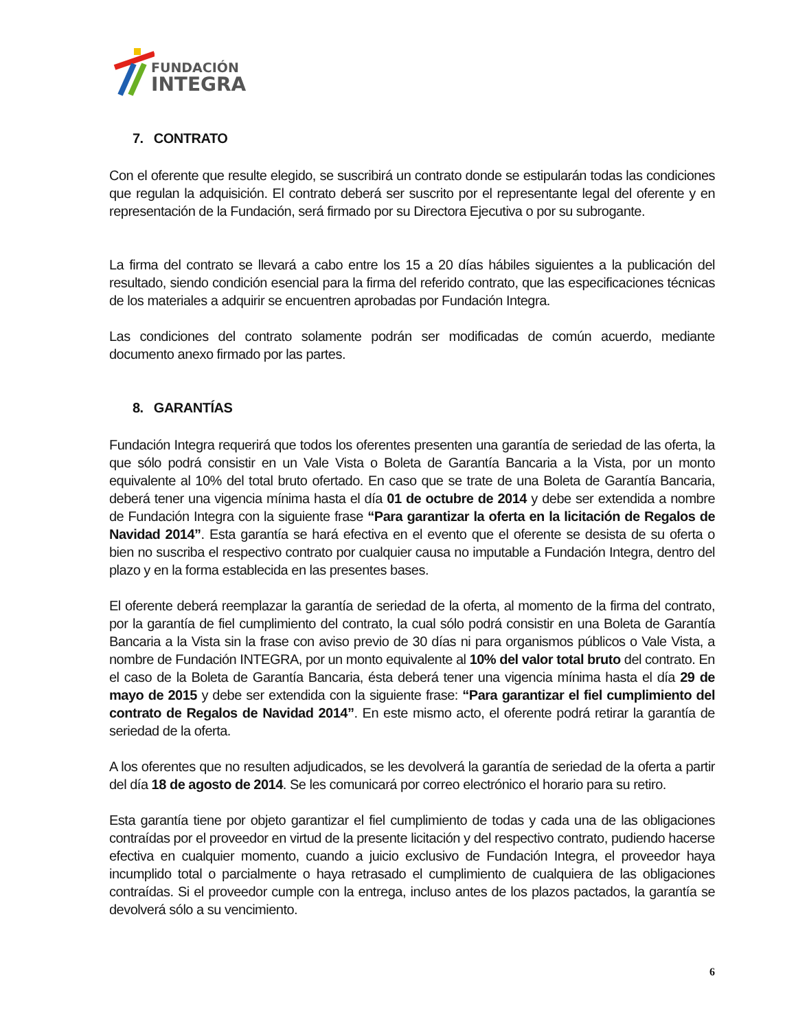FUNDACIÓN
INTEGRA
7. CONTRATO
Con el oferente que resulte elegido, se suscribirá un contrato donde se estipularán todas las condiciones que regulan la adquisición. El contrato deberá ser suscrito por el representante legal del oferente y en representación de la Fundación, será firmado por su Directora Ejecutiva o por su subrogante.
La firma del contrato se llevará a cabo entre los 15 a 20 días hábiles siguientes a la publicación del resultado, siendo condición esencial para la firma del referido contrato, que las especificaciones técnicas de los materiales a adquirir se encuentren aprobadas por Fundación Integra.
Las condiciones del contrato solamente podrán ser modificadas de común acuerdo, mediante documento anexo firmado por las partes.
8. GARANTÍAS
Fundación Integra requerirá que todos los oferentes presenten una garantía de seriedad de las oferta, la que sólo podrá consistir en un Vale Vista o Boleta de Garantía Bancaria a la Vista, por un monto equivalente al 10% del total bruto ofertado. En caso que se trate de una Boleta de Garantía Bancaria, deberá tener una vigencia mínima hasta el día 01 de octubre de 2014 y debe ser extendida a nombre de Fundación Integra con la siguiente frase “Para garantizar la oferta en la licitación de Regalos de Navidad 2014”. Esta garantía se hará efectiva en el evento que el oferente se desista de su oferta o bien no suscriba el respectivo contrato por cualquier causa no imputable a Fundación Integra, dentro del plazo y en la forma establecida en las presentes bases.
El oferente deberá reemplazar la garantía de seriedad de la oferta, al momento de la firma del contrato, por la garantía de fiel cumplimiento del contrato, la cual sólo podrá consistir en una Boleta de Garantía Bancaria a la Vista sin la frase con aviso previo de 30 días ni para organismos públicos o Vale Vista, a nombre de Fundación INTEGRA, por un monto equivalente al 10% del valor total bruto del contrato. En el caso de la Boleta de Garantía Bancaria, ésta deberá tener una vigencia mínima hasta el día 29 de mayo de 2015 y debe ser extendida con la siguiente frase: “Para garantizar el fiel cumplimiento del contrato de Regalos de Navidad 2014”. En este mismo acto, el oferente podrá retirar la garantía de seriedad de la oferta.
A los oferentes que no resulten adjudicados, se les devolverá la garantía de seriedad de la oferta a partir del día 18 de agosto de 2014. Se les comunicará por correo electrónico el horario para su retiro.
Esta garantía tiene por objeto garantizar el fiel cumplimiento de todas y cada una de las obligaciones contraídas por el proveedor en virtud de la presente licitación y del respectivo contrato, pudiendo hacerse efectiva en cualquier momento, cuando a juicio exclusivo de Fundación Integra, el proveedor haya incumplido total o parcialmente o haya retrasado el cumplimiento de cualquiera de las obligaciones contraídas. Si el proveedor cumple con la entrega, incluso antes de los plazos pactados, la garantía se devolverá sólo a su vencimiento.
6